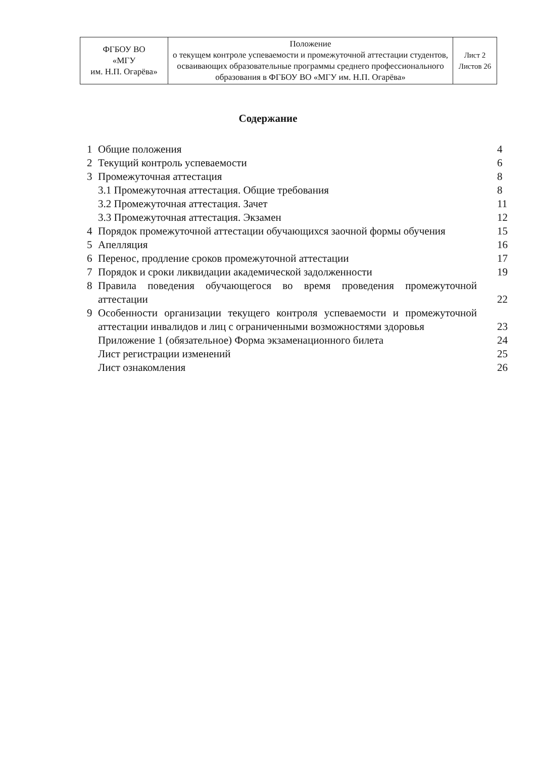| ФГБОУ ВО «МГУ им. Н.П. Огарёва» | Положение о текущем контроле успеваемости и промежуточной аттестации студентов, осваивающих образовательные программы среднего профессионального образования в ФГБОУ ВО «МГУ им. Н.П. Огарёва» | Лист 2 Листов 26 |
Содержание
| 1 | Общие положения | 4 |
| 2 | Текущий контроль успеваемости | 6 |
| 3 | Промежуточная аттестация | 8 |
| | 3.1 Промежуточная аттестация. Общие требования | 8 |
| | 3.2 Промежуточная аттестация. Зачет | 11 |
| | 3.3 Промежуточная аттестация. Экзамен | 12 |
| 4 | Порядок промежуточной аттестации обучающихся заочной формы обучения | 15 |
| 5 | Апелляция | 16 |
| 6 | Перенос, продление сроков промежуточной аттестации | 17 |
| 7 | Порядок и сроки ликвидации академической задолженности | 19 |
| 8 | Правила поведения обучающегося во время проведения промежуточной аттестации | 22 |
| 9 | Особенности организации текущего контроля успеваемости и промежуточной аттестации инвалидов и лиц с ограниченными возможностями здоровья | 23 |
| | Приложение 1 (обязательное) Форма экзаменационного билета | 24 |
| | Лист регистрации изменений | 25 |
| | Лист ознакомления | 26 |